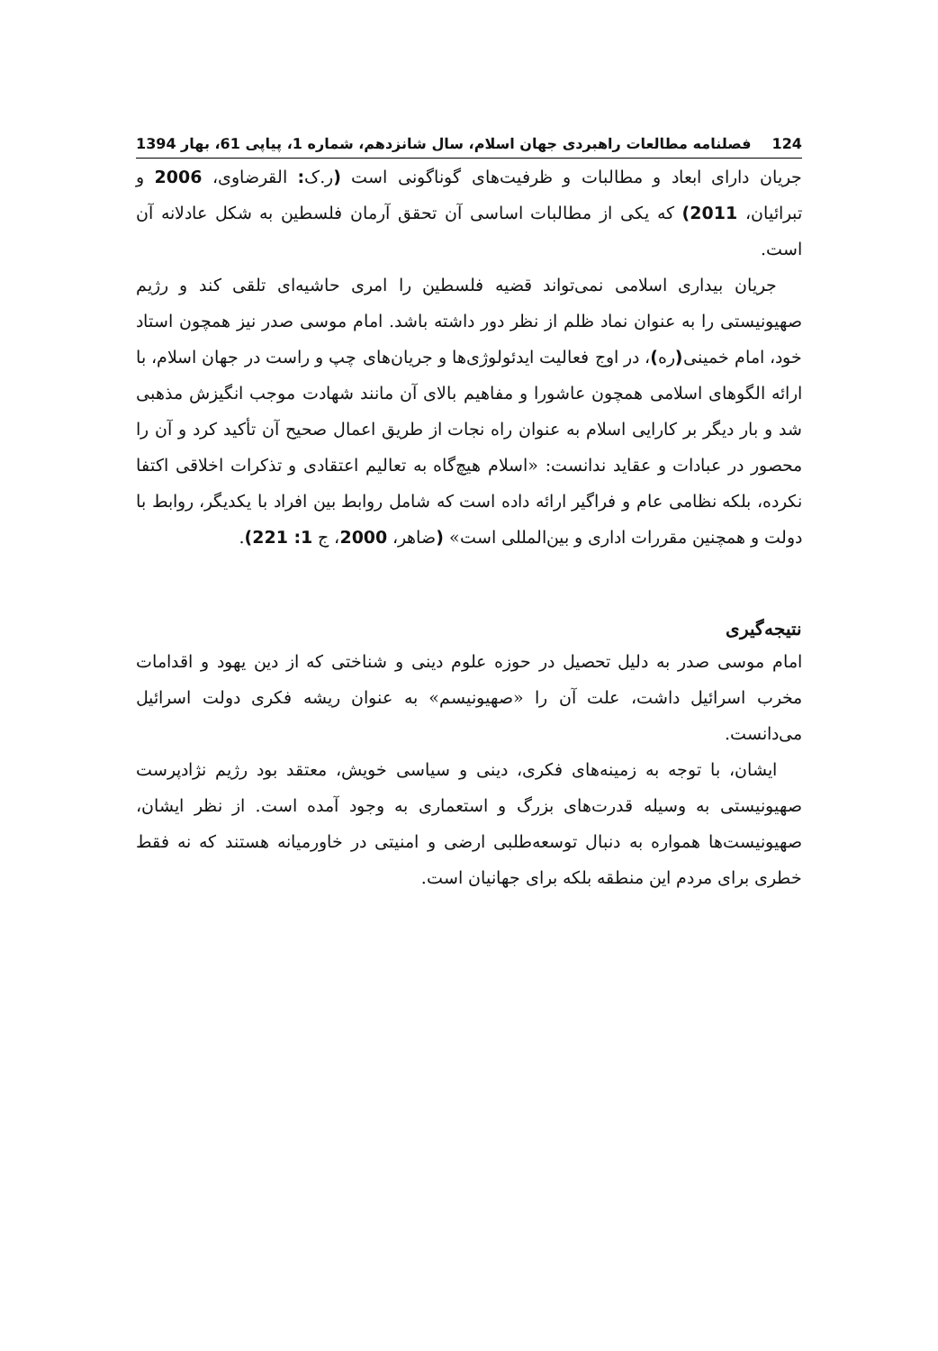124 فصلنامه مطالعات راهبردی جهان اسلام، سال شانزدهم، شماره 1، پیاپی 61، بهار 1394
جریان دارای ابعاد و مطالبات و ظرفیت‌های گوناگونی است (ر.ک: القرضاوی، 2006 و تبرائیان، 2011) که یکی از مطالبات اساسی آن تحقق آرمان فلسطین به شکل عادلانه آن است.
جریان بیداری اسلامی نمی‌تواند قضیه فلسطین را امری حاشیه‌ای تلقی کند و رژیم صهیونیستی را به عنوان نماد ظلم از نظر دور داشته باشد. امام موسی صدر نیز همچون استاد خود، امام خمینی(ره)، در اوج فعالیت ایدئولوژی‌ها و جریان‌های چپ و راست در جهان اسلام، با ارائه الگوهای اسلامی همچون عاشورا و مفاهیم بالای آن مانند شهادت موجب انگیزش مذهبی شد و بار دیگر بر کارایی اسلام به عنوان راه نجات از طریق اعمال صحیح آن تأکید کرد و آن را محصور در عبادات و عقاید ندانست: «اسلام هیچ‌گاه به تعالیم اعتقادی و تذکرات اخلاقی اکتفا نکرده، بلکه نظامی عام و فراگیر ارائه داده است که شامل روابط بین افراد با یکدیگر، روابط با دولت و همچنین مقررات اداری و بین‌المللی است» (ضاهر، 2000، ج 1: 221).
نتیجه‌گیری
امام موسی صدر به دلیل تحصیل در حوزه علوم دینی و شناختی که از دین یهود و اقدامات مخرب اسرائیل داشت، علت آن را «صهیونیسم» به عنوان ریشه فکری دولت اسرائیل می‌دانست.
ایشان، با توجه به زمینه‌های فکری، دینی و سیاسی خویش، معتقد بود رژیم نژادپرست صهیونیستی به وسیله قدرت‌های بزرگ و استعماری به وجود آمده است. از نظر ایشان، صهیونیست‌ها همواره به دنبال توسعه‌طلبی ارضی و امنیتی در خاورمیانه هستند که نه فقط خطری برای مردم این منطقه بلکه برای جهانیان است.